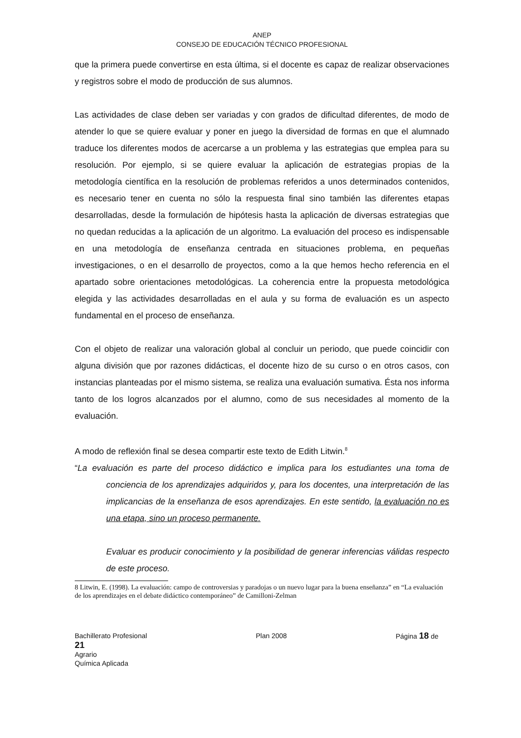ANEP
CONSEJO DE EDUCACIÓN TÉCNICO PROFESIONAL
que la primera puede convertirse en esta última, si el docente es capaz de realizar observaciones y registros sobre el modo de producción de sus alumnos.
Las actividades de clase deben ser variadas y con grados de dificultad diferentes, de modo de atender lo que se quiere evaluar y poner en juego la diversidad de formas en que el alumnado traduce los diferentes modos de acercarse a un problema y las estrategias que emplea para su resolución. Por ejemplo, si se quiere evaluar la aplicación de estrategias propias de la metodología científica en la resolución de problemas referidos a unos determinados contenidos, es necesario tener en cuenta no sólo la respuesta final sino también las diferentes etapas desarrolladas, desde la formulación de hipótesis hasta la aplicación de diversas estrategias que no quedan reducidas a la aplicación de un algoritmo. La evaluación del proceso es indispensable en una metodología de enseñanza centrada en situaciones problema, en pequeñas investigaciones, o en el desarrollo de proyectos, como a la que hemos hecho referencia en el apartado sobre orientaciones metodológicas. La coherencia entre la propuesta metodológica elegida y las actividades desarrolladas en el aula y su forma de evaluación es un aspecto fundamental en el proceso de enseñanza.
Con el objeto de realizar una valoración global al concluir un periodo, que puede coincidir con alguna división que por razones didácticas, el docente hizo de su curso o en otros casos, con instancias planteadas por el mismo sistema, se realiza una evaluación sumativa. Ésta nos informa tanto de los logros alcanzados por el alumno, como de sus necesidades al momento de la evaluación.
A modo de reflexión final se desea compartir este texto de Edith Litwin.<sup>8</sup>
“La evaluación es parte del proceso didáctico e implica para los estudiantes una toma de conciencia de los aprendizajes adquiridos y, para los docentes, una interpretación de las implicancias de la enseñanza de esos aprendizajes. En este sentido, la evaluación no es una etapa, sino un proceso permanente.
Evaluar es producir conocimiento y la posibilidad de generar inferencias válidas respecto de este proceso.
8 Litwin, E. (1998). La evaluación: campo de controversias y paradojas o un nuevo lugar para la buena enseñanza” en “La evaluación de los aprendizajes en el debate didáctico contemporáneo” de Camilloni-Zelman
Bachillerato Profesional Plan 2008 Página 18 de
21
Agrario
Química Aplicada